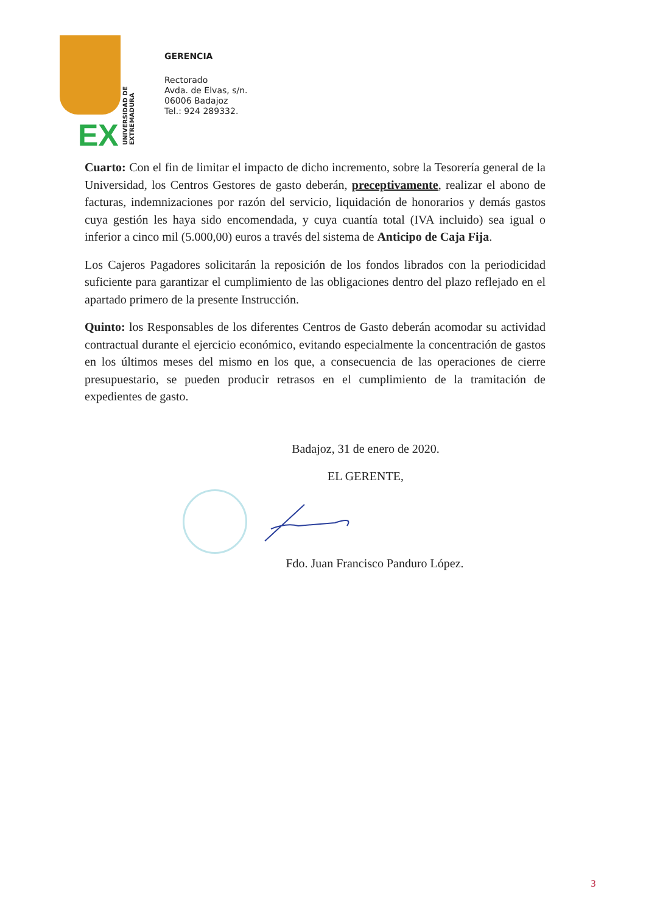EX
UNIVERSIDAD DE EXTREMADURA
GERENCIA
Rectorado
Avda. de Elvas, s/n.
06006 Badajoz
Tel.: 924 289332.
Cuarto: Con el fin de limitar el impacto de dicho incremento, sobre la Tesorería general de la Universidad, los Centros Gestores de gasto deberán, preceptivamente, realizar el abono de facturas, indemnizaciones por razón del servicio, liquidación de honorarios y demás gastos cuya gestión les haya sido encomendada, y cuya cuantía total (IVA incluido) sea igual o inferior a cinco mil (5.000,00) euros a través del sistema de Anticipo de Caja Fija.
Los Cajeros Pagadores solicitarán la reposición de los fondos librados con la periodicidad suficiente para garantizar el cumplimiento de las obligaciones dentro del plazo reflejado en el apartado primero de la presente Instrucción.
Quinto: los Responsables de los diferentes Centros de Gasto deberán acomodar su actividad contractual durante el ejercicio económico, evitando especialmente la concentración de gastos en los últimos meses del mismo en los que, a consecuencia de las operaciones de cierre presupuestario, se pueden producir retrasos en el cumplimiento de la tramitación de expedientes de gasto.
Badajoz, 31 de enero de 2020.
EL GERENTE,
Fdo. Juan Francisco Panduro López.
3